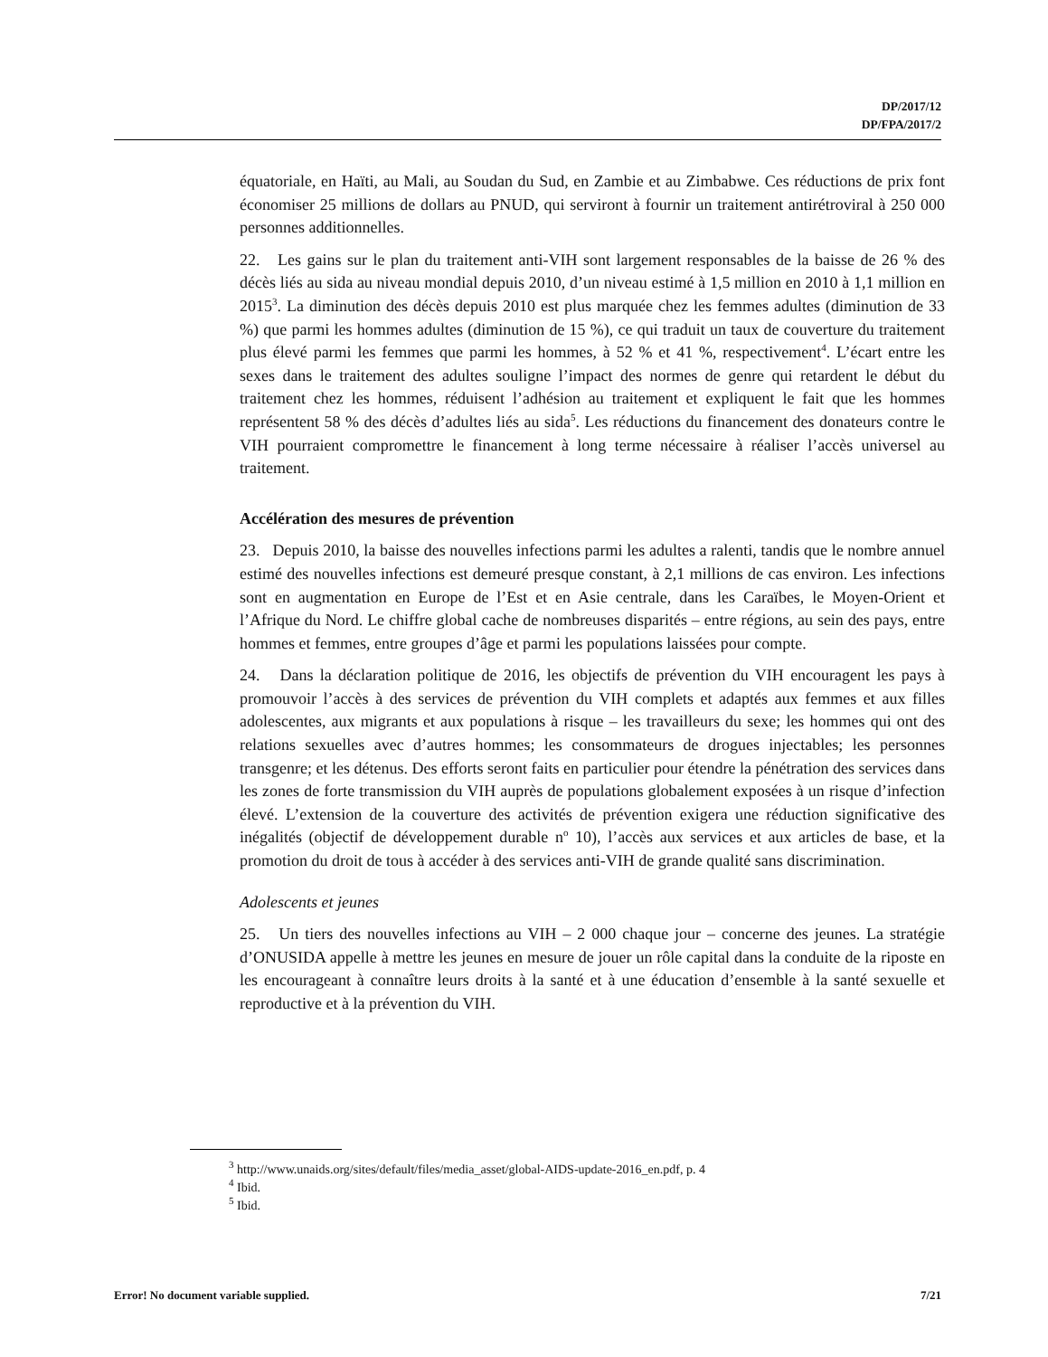DP/2017/12
DP/FPA/2017/2
équatoriale, en Haïti, au Mali, au Soudan du Sud, en Zambie et au Zimbabwe. Ces réductions de prix font économiser 25 millions de dollars au PNUD, qui serviront à fournir un traitement antirétroviral à 250 000 personnes additionnelles.
22. Les gains sur le plan du traitement anti-VIH sont largement responsables de la baisse de 26 % des décès liés au sida au niveau mondial depuis 2010, d’un niveau estimé à 1,5 million en 2010 à 1,1 million en 2015<sup>3</sup>. La diminution des décès depuis 2010 est plus marquée chez les femmes adultes (diminution de 33 %) que parmi les hommes adultes (diminution de 15 %), ce qui traduit un taux de couverture du traitement plus élevé parmi les femmes que parmi les hommes, à 52 % et 41 %, respectivement<sup>4</sup>. L’écart entre les sexes dans le traitement des adultes souligne l’impact des normes de genre qui retardent le début du traitement chez les hommes, réduisent l’adhésion au traitement et expliquent le fait que les hommes représentent 58 % des décès d’adultes liés au sida<sup>5</sup>. Les réductions du financement des donateurs contre le VIH pourraient compromettre le financement à long terme nécessaire à réaliser l’accès universel au traitement.
Accélération des mesures de prévention
23. Depuis 2010, la baisse des nouvelles infections parmi les adultes a ralenti, tandis que le nombre annuel estimé des nouvelles infections est demeuré presque constant, à 2,1 millions de cas environ. Les infections sont en augmentation en Europe de l’Est et en Asie centrale, dans les Caraïbes, le Moyen-Orient et l’Afrique du Nord. Le chiffre global cache de nombreuses disparités – entre régions, au sein des pays, entre hommes et femmes, entre groupes d’âge et parmi les populations laissées pour compte.
24. Dans la déclaration politique de 2016, les objectifs de prévention du VIH encouragent les pays à promouvoir l’accès à des services de prévention du VIH complets et adaptés aux femmes et aux filles adolescentes, aux migrants et aux populations à risque – les travailleurs du sexe; les hommes qui ont des relations sexuelles avec d’autres hommes; les consommateurs de drogues injectables; les personnes transgenre; et les détenus. Des efforts seront faits en particulier pour étendre la pénétration des services dans les zones de forte transmission du VIH auprès de populations globalement exposées à un risque d’infection élevé. L’extension de la couverture des activités de prévention exigera une réduction significative des inégalités (objectif de développement durable n<sup>o</sup> 10), l’accès aux services et aux articles de base, et la promotion du droit de tous à accéder à des services anti-VIH de grande qualité sans discrimination.
Adolescents et jeunes
25. Un tiers des nouvelles infections au VIH – 2 000 chaque jour – concerne des jeunes. La stratégie d’ONUSIDA appelle à mettre les jeunes en mesure de jouer un rôle capital dans la conduite de la riposte en les encourageant à connaître leurs droits à la santé et à une éducation d’ensemble à la santé sexuelle et reproductive et à la prévention du VIH.
<sup>3</sup> http://www.unaids.org/sites/default/files/media_asset/global-AIDS-update-2016_en.pdf, p. 4
<sup>4</sup> Ibid.
<sup>5</sup> Ibid.
Error! No document variable supplied. 7/21